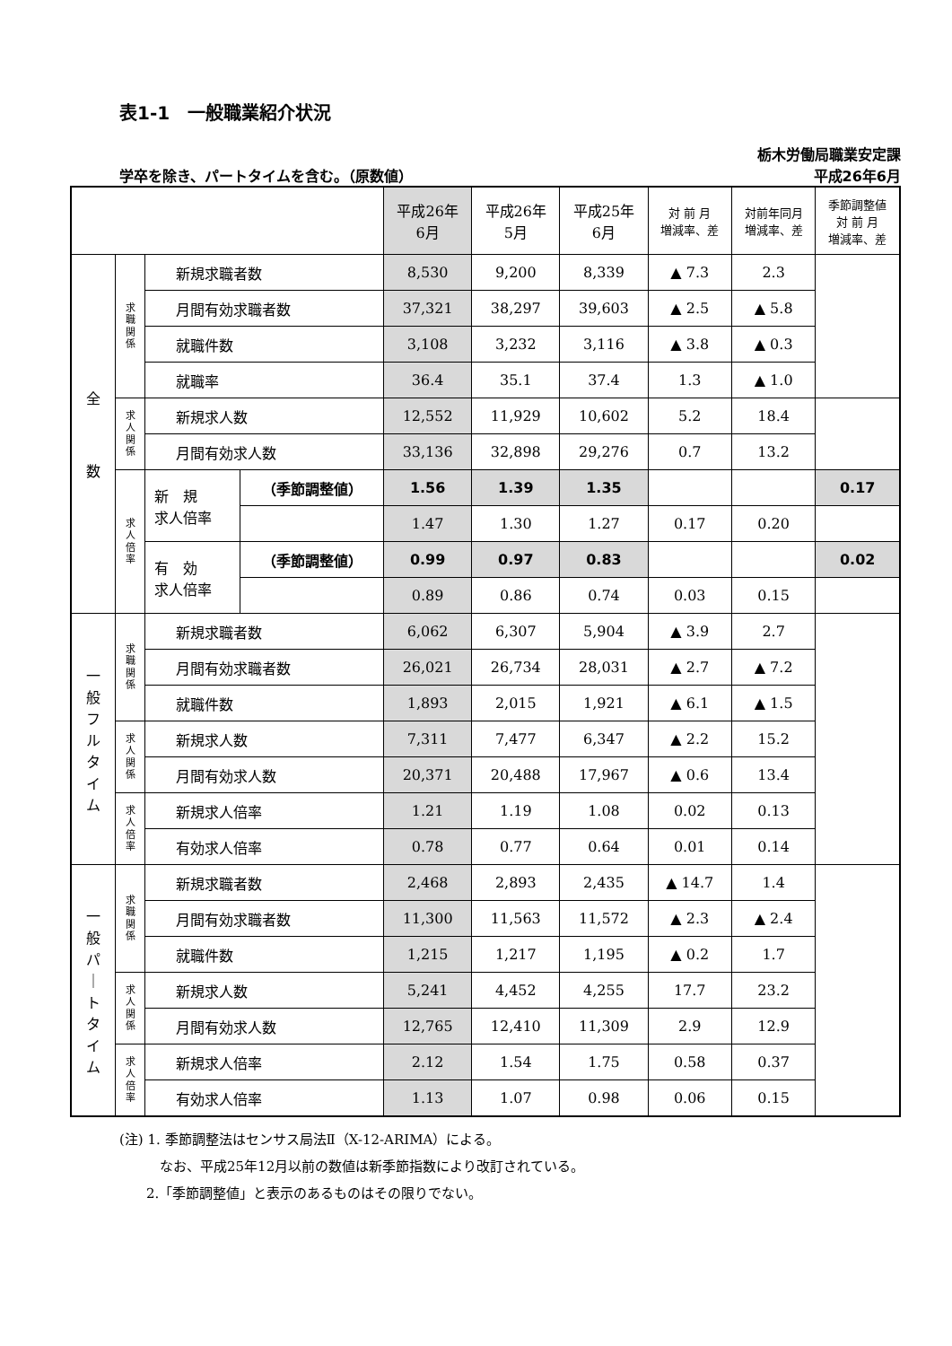表1-1　一般職業紹介状況
栃木労働局職業安定課
学卒を除き、パートタイムを含む。（原数値） 平成26年6月
| | | | | 平成26年 6月 | 平成26年 5月 | 平成25年 6月 | 対 前 月 増減率、差 | 対前年同月 増減率、差 | 季節調整値 対 前 月 増減率、差 |
| --- | --- | --- | --- | --- | --- | --- | --- | --- | --- |
| 全 数 | 求 職 関 係 | 新規求職者数 | | 8,530 | 9,200 | 8,339 | ▲ 7.3 | 2.3 | |
| | | 月間有効求職者数 | | 37,321 | 38,297 | 39,603 | ▲ 2.5 | ▲ 5.8 | |
| | | 就職件数 | | 3,108 | 3,232 | 3,116 | ▲ 3.8 | ▲ 0.3 | |
| | | 就職率 | | 36.4 | 35.1 | 37.4 | 1.3 | ▲ 1.0 | |
| | 求 人 関 係 | 新規求人数 | | 12,552 | 11,929 | 10,602 | 5.2 | 18.4 | |
| | | 月間有効求人数 | | 33,136 | 32,898 | 29,276 | 0.7 | 13.2 | |
| | 求 人 倍 率 | 新 規 求人倍率 | （季節調整値） | 1.56 | 1.39 | 1.35 | | | 0.17 |
| | | | | 1.47 | 1.30 | 1.27 | 0.17 | 0.20 | |
| | | 有 効 求人倍率 | （季節調整値） | 0.99 | 0.97 | 0.83 | | | 0.02 |
| | | | | 0.89 | 0.86 | 0.74 | 0.03 | 0.15 | |
| 一 般 フ ル タ イ ム | 求 職 関 係 | 新規求職者数 | | 6,062 | 6,307 | 5,904 | ▲ 3.9 | 2.7 | |
| | | 月間有効求職者数 | | 26,021 | 26,734 | 28,031 | ▲ 2.7 | ▲ 7.2 | |
| | | 就職件数 | | 1,893 | 2,015 | 1,921 | ▲ 6.1 | ▲ 1.5 | |
| | 求 人 関 係 | 新規求人数 | | 7,311 | 7,477 | 6,347 | ▲ 2.2 | 15.2 | |
| | | 月間有効求人数 | | 20,371 | 20,488 | 17,967 | ▲ 0.6 | 13.4 | |
| | 求 人 倍 率 | 新規求人倍率 | | 1.21 | 1.19 | 1.08 | 0.02 | 0.13 | |
| | | 有効求人倍率 | | 0.78 | 0.77 | 0.64 | 0.01 | 0.14 | |
| 一 般 パ ｜ ト タ イ ム | 求 職 関 係 | 新規求職者数 | | 2,468 | 2,893 | 2,435 | ▲ 14.7 | 1.4 | |
| | | 月間有効求職者数 | | 11,300 | 11,563 | 11,572 | ▲ 2.3 | ▲ 2.4 | |
| | | 就職件数 | | 1,215 | 1,217 | 1,195 | ▲ 0.2 | 1.7 | |
| | 求 人 関 係 | 新規求人数 | | 5,241 | 4,452 | 4,255 | 17.7 | 23.2 | |
| | | 月間有効求人数 | | 12,765 | 12,410 | 11,309 | 2.9 | 12.9 | |
| | 求 人 倍 率 | 新規求人倍率 | | 2.12 | 1.54 | 1.75 | 0.58 | 0.37 | |
| | | 有効求人倍率 | | 1.13 | 1.07 | 0.98 | 0.06 | 0.15 | |
(注) 1. 季節調整法はセンサス局法Ⅱ（X-12-ARIMA）による。
　　　なお、平成25年12月以前の数値は新季節指数により改訂されている。
　　2.「季節調整値」と表示のあるものはその限りでない。